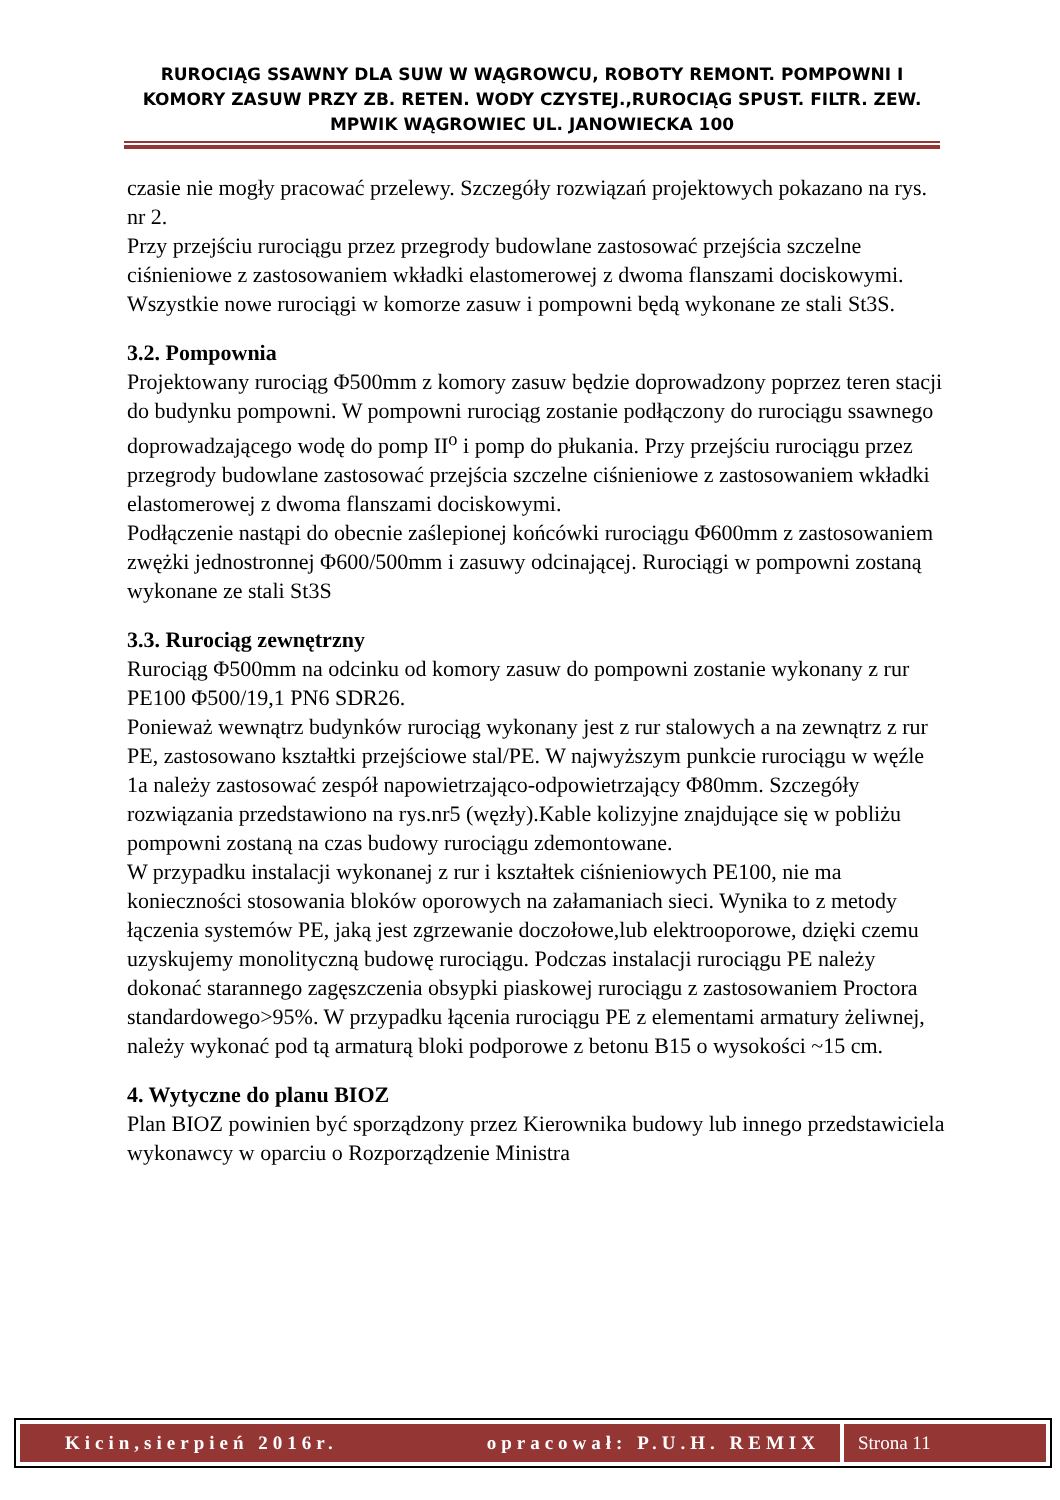RUROCIĄG SSAWNY DLA SUW W WĄGROWCU, ROBOTY REMONT. POMPOWNI I KOMORY ZASUW PRZY ZB. RETEN. WODY CZYSTEJ.,RUROCIĄG SPUST. FILTR. ZEW. MPWIK WĄGROWIEC UL. JANOWIECKA 100
czasie nie mogły pracować przelewy. Szczegóły rozwiązań projektowych pokazano na rys. nr 2.
Przy przejściu rurociągu przez przegrody budowlane zastosować przejścia szczelne ciśnieniowe z zastosowaniem wkładki elastomerowej z dwoma flanszami dociskowymi.
Wszystkie nowe rurociągi w komorze zasuw i pompowni będą wykonane ze stali St3S.
3.2. Pompownia
Projektowany rurociąg Φ500mm z komory zasuw będzie doprowadzony poprzez teren stacji do budynku pompowni. W pompowni rurociąg zostanie podłączony do rurociągu ssawnego doprowadzającego wodę do pomp II<sup>o</sup> i pomp do płukania. Przy przejściu rurociągu przez przegrody budowlane zastosować przejścia szczelne ciśnieniowe z zastosowaniem wkładki elastomerowej z dwoma flanszami dociskowymi.
Podłączenie nastąpi do obecnie zaślepionej końcówki rurociągu Φ600mm z zastosowaniem zwężki jednostronnej Φ600/500mm i zasuwy odcinającej. Rurociągi w pompowni zostaną wykonane ze stali St3S
3.3. Rurociąg zewnętrzny
Rurociąg Φ500mm na odcinku od komory zasuw do pompowni zostanie wykonany z rur PE100 Φ500/19,1 PN6 SDR26.
Ponieważ wewnątrz budynków rurociąg wykonany jest z rur stalowych a na zewnątrz z rur PE, zastosowano kształtki przejściowe stal/PE. W najwyższym punkcie rurociągu w węźle 1a należy zastosować zespół napowietrzająco-odpowietrzający Φ80mm. Szczegóły rozwiązania przedstawiono na rys.nr5 (węzły).Kable kolizyjne znajdujące się w pobliżu pompowni zostaną na czas budowy rurociągu zdemontowane.
W przypadku instalacji wykonanej z rur i kształtek ciśnieniowych PE100, nie ma konieczności stosowania bloków oporowych na załamaniach sieci. Wynika to z metody łączenia systemów PE, jaką jest zgrzewanie doczołowe,lub elektrooporowe, dzięki czemu uzyskujemy monolityczną budowę rurociągu. Podczas instalacji rurociągu PE należy dokonać starannego zagęszczenia obsypki piaskowej rurociągu z zastosowaniem Proctora standardowego>95%. W przypadku łącenia rurociągu PE z elementami armatury żeliwnej, należy wykonać pod tą armaturą bloki podporowe z betonu B15 o wysokości ~15 cm.
4. Wytyczne do planu BIOZ
Plan BIOZ powinien być sporządzony przez Kierownika budowy lub innego przedstawiciela wykonawcy w oparciu o Rozporządzenie Ministra
Kicin,sierpień 2016r. opracował: P.U.H. REMIX
Strona 11